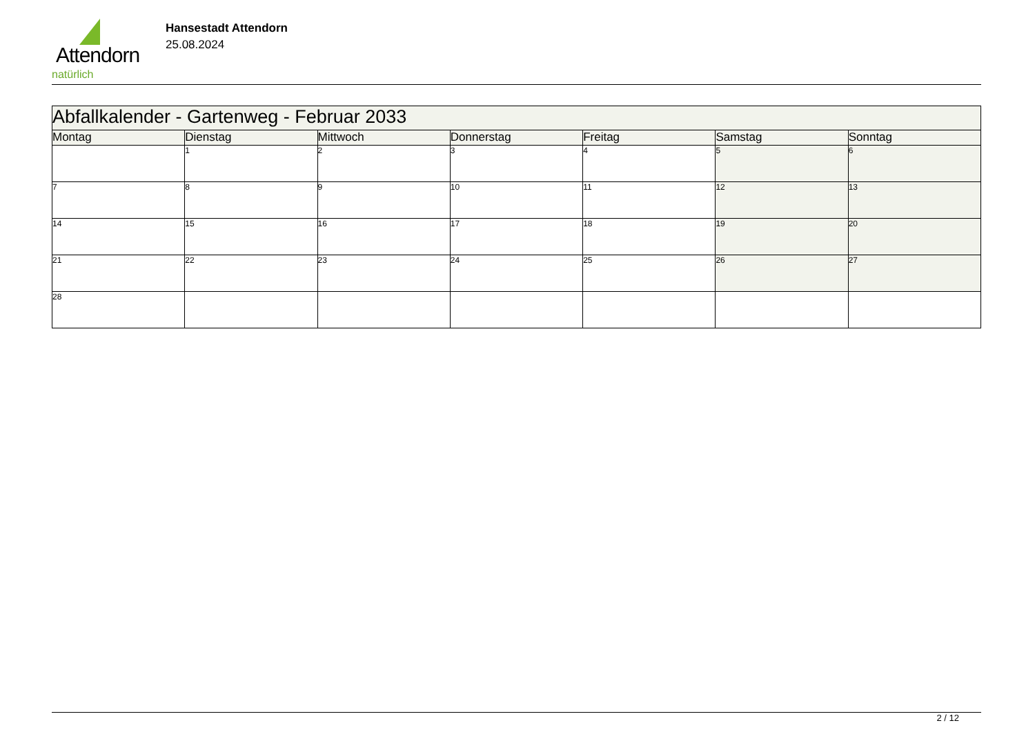Attendorn
natürlich
Hansestadt Attendorn
25.08.2024
| Abfallkalender - Gartenweg - Februar 2033 | | | | | | |
| Montag | Dienstag | Mittwoch | Donnerstag | Freitag | Samstag | Sonntag |
| | 1 | 2 | 3 | 4 | 5 | 6 |
| 7 | 8 | 9 | 10 | 11 | 12 | 13 |
| 14 | 15 | 16 | 17 | 18 | 19 | 20 |
| 21 | 22 | 23 | 24 | 25 | 26 | 27 |
| 28 | | | | | | |
2 / 12